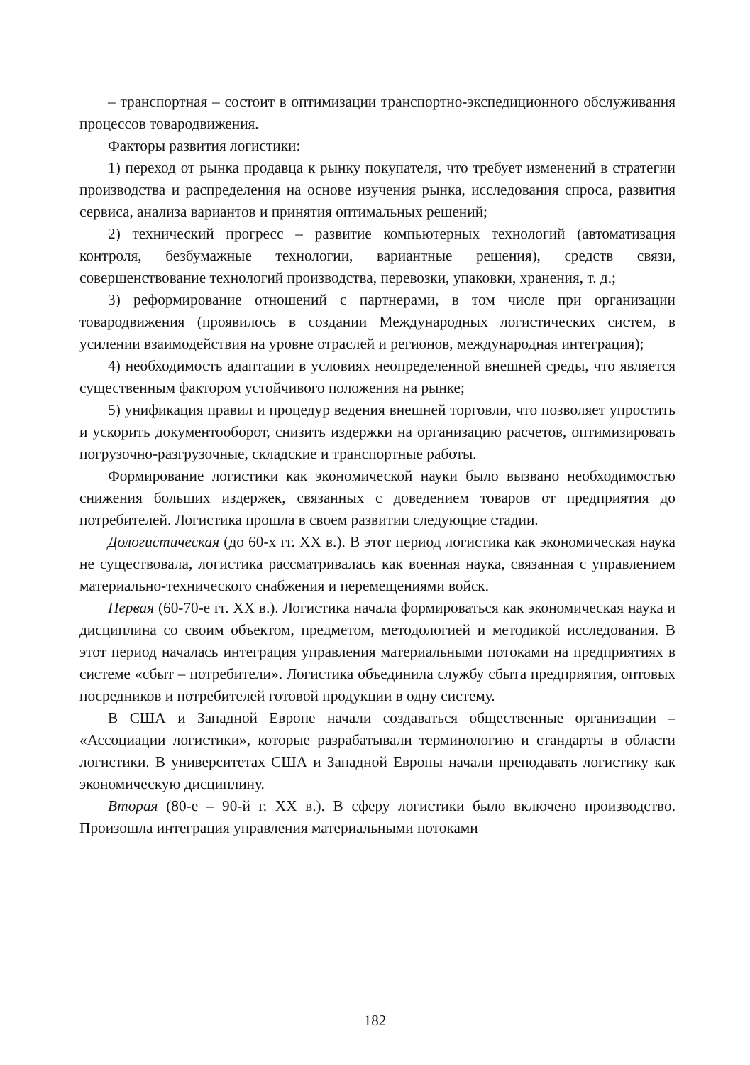– транспортная – состоит в оптимизации транспортно-экспедиционного обслуживания процессов товародвижения.
Факторы развития логистики:
1) переход от рынка продавца к рынку покупателя, что требует изменений в стратегии производства и распределения на основе изучения рынка, исследования спроса, развития сервиса, анализа вариантов и принятия оптимальных решений;
2) технический прогресс – развитие компьютерных технологий (автоматизация контроля, безбумажные технологии, вариантные решения), средств связи, совершенствование технологий производства, перевозки, упаковки, хранения, т. д.;
3) реформирование отношений с партнерами, в том числе при организации товародвижения (проявилось в создании Международных логистических систем, в усилении взаимодействия на уровне отраслей и регионов, международная интеграция);
4) необходимость адаптации в условиях неопределенной внешней среды, что является существенным фактором устойчивого положения на рынке;
5) унификация правил и процедур ведения внешней торговли, что позволяет упростить и ускорить документооборот, снизить издержки на организацию расчетов, оптимизировать погрузочно-разгрузочные, складские и транспортные работы.
Формирование логистики как экономической науки было вызвано необходимостью снижения больших издержек, связанных с доведением товаров от предприятия до потребителей. Логистика прошла в своем развитии следующие стадии.
Дологистическая (до 60-х гг. XX в.). В этот период логистика как экономическая наука не существовала, логистика рассматривалась как военная наука, связанная с управлением материально-технического снабжения и перемещениями войск.
Первая (60-70-е гг. XX в.). Логистика начала формироваться как экономическая наука и дисциплина со своим объектом, предметом, методологией и методикой исследования. В этот период началась интеграция управления материальными потоками на предприятиях в системе «сбыт – потребители». Логистика объединила службу сбыта предприятия, оптовых посредников и потребителей готовой продукции в одну систему.
В США и Западной Европе начали создаваться общественные организации – «Ассоциации логистики», которые разрабатывали терминологию и стандарты в области логистики. В университетах США и Западной Европы начали преподавать логистику как экономическую дисциплину.
Вторая (80-е – 90-й г. XX в.). В сферу логистики было включено производство. Произошла интеграция управления материальными потоками
182